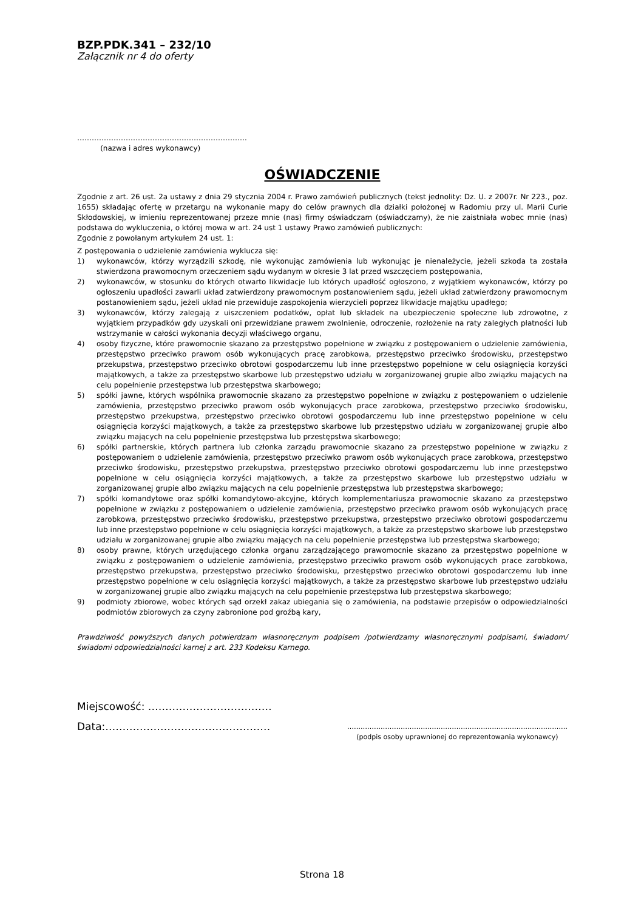BZP.PDK.341 – 232/10
Załącznik nr 4 do oferty
…………………………………………………………….
(nazwa i adres wykonawcy)
OŚWIADCZENIE
Zgodnie z art. 26 ust. 2a ustawy z dnia 29 stycznia 2004 r. Prawo zamówień publicznych (tekst jednolity: Dz. U. z 2007r. Nr 223., poz. 1655) składając ofertę w przetargu na wykonanie mapy do celów prawnych dla działki położonej w Radomiu przy ul. Marii Curie Skłodowskiej, w imieniu reprezentowanej przeze mnie (nas) firmy oświadczam (oświadczamy), że nie zaistniała wobec mnie (nas) podstawa do wykluczenia, o której mowa w art. 24 ust 1 ustawy Prawo zamówień publicznych:
Zgodnie z powołanym artykułem 24 ust. 1:
Z postępowania o udzielenie zamówienia wyklucza się:
1) wykonawców, którzy wyrządzili szkodę, nie wykonując zamówienia lub wykonując je nienależycie, jeżeli szkoda ta została stwierdzona prawomocnym orzeczeniem sądu wydanym w okresie 3 lat przed wszczęciem postępowania,
2) wykonawców, w stosunku do których otwarto likwidacje lub których upadłość ogłoszono, z wyjątkiem wykonawców, którzy po ogłoszeniu upadłości zawarli układ zatwierdzony prawomocnym postanowieniem sądu, jeżeli układ zatwierdzony prawomocnym postanowieniem sądu, jeżeli układ nie przewiduje zaspokojenia wierzycieli poprzez likwidacje majątku upadłego;
3) wykonawców, którzy zalegają z uiszczeniem podatków, opłat lub składek na ubezpieczenie społeczne lub zdrowotne, z wyjątkiem przypadków gdy uzyskali oni przewidziane prawem zwolnienie, odroczenie, rozłożenie na raty zaległych płatności lub wstrzymanie w całości wykonania decyzji właściwego organu,
4) osoby fizyczne, które prawomocnie skazano za przestępstwo popełnione w związku z postępowaniem o udzielenie zamówienia, przestępstwo przeciwko prawom osób wykonujących pracę zarobkowa, przestępstwo przeciwko środowisku, przestępstwo przekupstwa, przestępstwo przeciwko obrotowi gospodarczemu lub inne przestępstwo popełnione w celu osiągnięcia korzyści majątkowych, a także za przestępstwo skarbowe lub przestępstwo udziału w zorganizowanej grupie albo związku mających na celu popełnienie przestępstwa lub przestępstwa skarbowego;
5) spółki jawne, których wspólnika prawomocnie skazano za przestępstwo popełnione w związku z postępowaniem o udzielenie zamówienia, przestępstwo przeciwko prawom osób wykonujących prace zarobkowa, przestępstwo przeciwko środowisku, przestępstwo przekupstwa, przestępstwo przeciwko obrotowi gospodarczemu lub inne przestępstwo popełnione w celu osiągnięcia korzyści majątkowych, a także za przestępstwo skarbowe lub przestępstwo udziału w zorganizowanej grupie albo związku mających na celu popełnienie przestępstwa lub przestępstwa skarbowego;
6) spółki partnerskie, których partnera lub członka zarządu prawomocnie skazano za przestępstwo popełnione w związku z postępowaniem o udzielenie zamówienia, przestępstwo przeciwko prawom osób wykonujących prace zarobkowa, przestępstwo przeciwko środowisku, przestępstwo przekupstwa, przestępstwo przeciwko obrotowi gospodarczemu lub inne przestępstwo popełnione w celu osiągnięcia korzyści majątkowych, a także za przestępstwo skarbowe lub przestępstwo udziału w zorganizowanej grupie albo związku mających na celu popełnienie przestępstwa lub przestępstwa skarbowego;
7) spółki komandytowe oraz spółki komandytowo-akcyjne, których komplementariusza prawomocnie skazano za przestępstwo popełnione w związku z postępowaniem o udzielenie zamówienia, przestępstwo przeciwko prawom osób wykonujących pracę zarobkowa, przestępstwo przeciwko środowisku, przestępstwo przekupstwa, przestępstwo przeciwko obrotowi gospodarczemu lub inne przestępstwo popełnione w celu osiągnięcia korzyści majątkowych, a także za przestępstwo skarbowe lub przestępstwo udziału w zorganizowanej grupie albo związku mających na celu popełnienie przestępstwa lub przestępstwa skarbowego;
8) osoby prawne, których urzędującego członka organu zarządzającego prawomocnie skazano za przestępstwo popełnione w związku z postępowaniem o udzielenie zamówienia, przestępstwo przeciwko prawom osób wykonujących prace zarobkowa, przestępstwo przekupstwa, przestępstwo przeciwko środowisku, przestępstwo przeciwko obrotowi gospodarczemu lub inne przestępstwo popełnione w celu osiągnięcia korzyści majątkowych, a także za przestępstwo skarbowe lub przestępstwo udziału w zorganizowanej grupie albo związku mających na celu popełnienie przestępstwa lub przestępstwa skarbowego;
9) podmioty zbiorowe, wobec których sąd orzekł zakaz ubiegania się o zamówienia, na podstawie przepisów o odpowiedzialności podmiotów zbiorowych za czyny zabronione pod groźbą kary,
Prawdziwość powyższych danych potwierdzam własnoręcznym podpisem /potwierdzamy własnoręcznymi podpisami, świadom/świadomi odpowiedzialności karnej z art. 233 Kodeksu Karnego.
Miejscowość: ………………………………
Data:………………………………………… ………………………………………………………………………………………
(podpis osoby uprawnionej do reprezentowania wykonawcy)
Strona 18